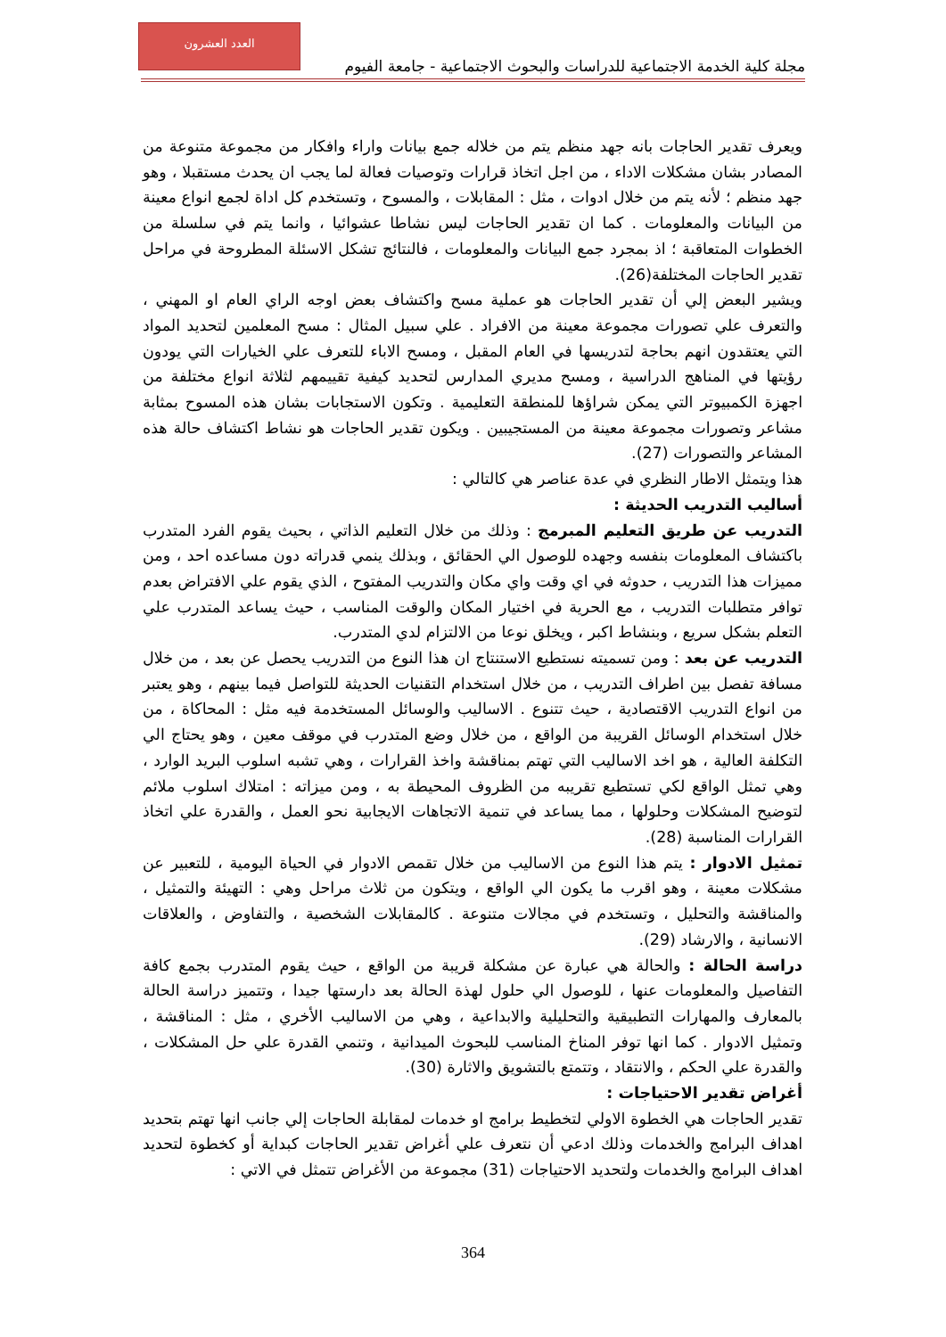العدد العشرون
مجلة كلية الخدمة الاجتماعية للدراسات والبحوث الاجتماعية - جامعة الفيوم
ويعرف تقدير الحاجات بانه جهد منظم يتم من خلاله جمع بيانات واراء وافكار من مجموعة متنوعة من المصادر بشان مشكلات الاداء ، من اجل اتخاذ قرارات وتوصيات فعالة لما يجب ان يحدث مستقبلا ، وهو جهد منظم ؛ لأنه يتم من خلال ادوات ، مثل : المقابلات ، والمسوح ، وتستخدم كل اداة لجمع انواع معينة من البيانات والمعلومات . كما ان تقدير الحاجات ليس نشاطا عشوائيا ، وانما يتم في سلسلة من الخطوات المتعاقبة ؛ اذ بمجرد جمع البيانات والمعلومات ، فالنتائج تشكل الاسئلة المطروحة في مراحل تقدير الحاجات المختلفة(26).
ويشير البعض إلي أن تقدير الحاجات هو عملية مسح واكتشاف بعض اوجه الراي العام او المهني ، والتعرف علي تصورات مجموعة معينة من الافراد . علي سبيل المثال : مسح المعلمين لتحديد المواد التي يعتقدون انهم بحاجة لتدريسها في العام المقبل ، ومسح الاباء للتعرف علي الخيارات التي يودون رؤيتها في المناهج الدراسية ، ومسح مديري المدارس لتحديد كيفية تقييمهم لثلاثة انواع مختلفة من اجهزة الكمبيوتر التي يمكن شراؤها للمنطقة التعليمية . وتكون الاستجابات بشان هذه المسوح بمثابة مشاعر وتصورات مجموعة معينة من المستجيبين . ويكون تقدير الحاجات هو نشاط اكتشاف حالة هذه المشاعر والتصورات (27).
هذا ويتمثل الاطار النظري في عدة عناصر هي كالتالي :
أساليب التدريب الحديثة :
التدريب عن طريق التعليم المبرمج : وذلك من خلال التعليم الذاتي ، بحيث يقوم الفرد المتدرب باكتشاف المعلومات بنفسه وجهده للوصول الي الحقائق ، وبذلك ينمي قدراته دون مساعده احد ، ومن مميزات هذا التدريب ، حدوثه في اي وقت واي مكان والتدريب المفتوح ، الذي يقوم علي الافتراض بعدم توافر متطلبات التدريب ، مع الحرية في اختيار المكان والوقت المناسب ، حيث يساعد المتدرب علي التعلم بشكل سريع ، وبنشاط اكبر ، ويخلق نوعا من الالتزام لدي المتدرب.
التدريب عن بعد : ومن تسميته نستطيع الاستنتاج ان هذا النوع من التدريب يحصل عن بعد ، من خلال مسافة تفصل بين اطراف التدريب ، من خلال استخدام التقنيات الحديثة للتواصل فيما بينهم ، وهو يعتبر من انواع التدريب الاقتصادية ، حيث تتنوع . الاساليب والوسائل المستخدمة فيه مثل : المحاكاة ، من خلال استخدام الوسائل القريبة من الواقع ، من خلال وضع المتدرب في موقف معين ، وهو يحتاج الي التكلفة العالية ، هو اخد الاساليب التي تهتم بمناقشة واخذ القرارات ، وهي تشبه اسلوب البريد الوارد ، وهي تمثل الواقع لكي تستطيع تقريبه من الظروف المحيطة به ، ومن ميزاته : امتلاك اسلوب ملائم لتوضيح المشكلات وحلولها ، مما يساعد في تنمية الاتجاهات الايجابية نحو العمل ، والقدرة علي اتخاذ القرارات المناسبة (28).
تمثيل الادوار : يتم هذا النوع من الاساليب من خلال تقمص الادوار في الحياة اليومية ، للتعبير عن مشكلات معينة ، وهو اقرب ما يكون الي الواقع ، ويتكون من ثلاث مراحل وهي : التهيئة والتمثيل ، والمناقشة والتحليل ، وتستخدم في مجالات متنوعة . كالمقابلات الشخصية ، والتفاوض ، والعلاقات الانسانية ، والارشاد (29).
دراسة الحالة : والحالة هي عبارة عن مشكلة قريبة من الواقع ، حيث يقوم المتدرب بجمع كافة التفاصيل والمعلومات عنها ، للوصول الي حلول لهذة الحالة بعد دارستها جيدا ، وتتميز دراسة الحالة بالمعارف والمهارات التطبيقية والتحليلية والابداعية ، وهي من الاساليب الأخري ، مثل : المناقشة ، وتمثيل الادوار . كما انها توفر المناخ المناسب للبحوث الميدانية ، وتنمي القدرة علي حل المشكلات ، والقدرة علي الحكم ، والانتقاد ، وتتمتع بالتشويق والاثارة (30).
أغراض تقدير الاحتياجات :
تقدير الحاجات هي الخطوة الاولي لتخطيط برامج او خدمات لمقابلة الحاجات إلي جانب انها تهتم بتحديد اهداف البرامج والخدمات وذلك ادعي أن نتعرف علي أغراض تقدير الحاجات كبداية أو كخطوة لتحديد اهداف البرامج والخدمات ولتحديد الاحتياجات (31) مجموعة من الأغراض تتمثل في الاتي :
364